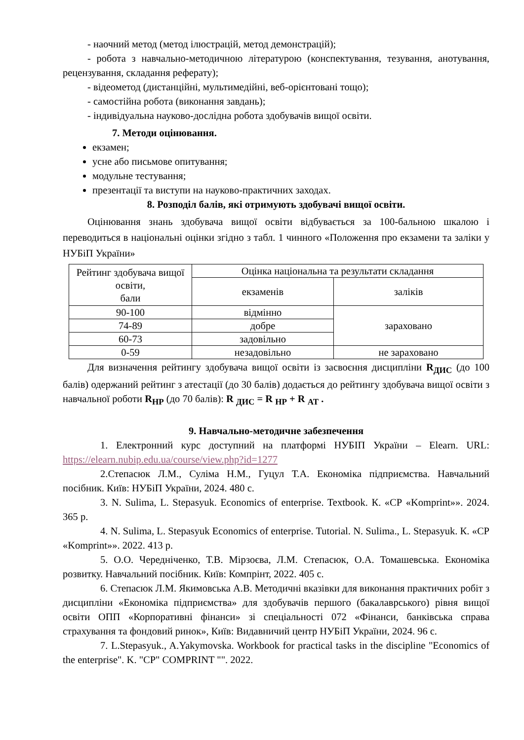- наочний метод (метод ілюстрацій, метод демонстрацій);
- робота з навчально-методичною літературою (конспектування, тезування, анотування, рецензування, складання реферату);
- відеометод (дистанційні, мультимедійні, веб-орієнтовані тощо);
- самостійна робота (виконання завдань);
- індивідуальна науково-дослідна робота здобувачів вищої освіти.
7. Методи оцінювання.
екзамен;
усне або письмове опитування;
модульне тестування;
презентації та виступи на науково-практичних заходах.
8. Розподіл балів, які отримують здобувачі вищої освіти.
Оцінювання знань здобувача вищої освіти відбувається за 100-бальною шкалою і переводиться в національні оцінки згідно з табл. 1 чинного «Положення про екзамени та заліки у НУБіП України»
| Рейтинг здобувача вищої освіти, бали | Оцінка національна та результати складання | |
| | екзаменів | заліків |
| 90-100 | відмінно | зараховано |
| 74-89 | добре | |
| 60-73 | задовільно | |
| 0-59 | незадовільно | не зараховано |
Для визначення рейтингу здобувача вищої освіти із засвоєння дисципліни R<sub>ДИС</sub> (до 100 балів) одержаний рейтинг з атестації (до 30 балів) додається до рейтингу здобувача вищої освіти з навчальної роботи R<sub>НР</sub> (до 70 балів): R <sub>ДИС</sub> = R <sub>НР</sub> + R <sub>АТ</sub> .
9. Навчально-методичне забезпечення
1. Електронний курс доступний на платформі НУБІП України – Elearn. URL: https://elearn.nubip.edu.ua/course/view.php?id=1277
2.Степасюк Л.М., Суліма Н.М., Гуцул Т.А. Економіка підприємства. Навчальний посібник. Київ: НУБіП України, 2024. 480 с.
3. N. Sulima, L. Stepasyuk. Economics of enterprise. Textbook. К. «СР «Komprint»». 2024. 365 р.
4. N. Sulima, L. Stepasyuk Economics of enterprise. Tutorial. N. Sulima., L. Stepasyuk. К. «СР «Komprint»». 2022. 413 р.
5. О.О. Чередніченко, Т.В. Мірзоєва, Л.М. Степасюк, О.А. Томашевська. Економіка розвитку. Навчальний посібник. Київ: Компрінт, 2022. 405 с.
6. Степасюк Л.М. Якимовська А.В. Методичні вказівки для виконання практичних робіт з дисципліни «Економіка підприємства» для здобувачів першого (бакалаврського) рівня вищої освіти ОПП «Корпоративні фінанси» зі спеціальності 072 «Фінанси, банківська справа страхування та фондовий ринок», Київ: Видавничий центр НУБіП України, 2024. 96 с.
7. L.Stepasyuk., A.Yakymovska. Workbook for practical tasks in the discipline "Economics of the enterprise". K. "CP" COMPRINT "". 2022.